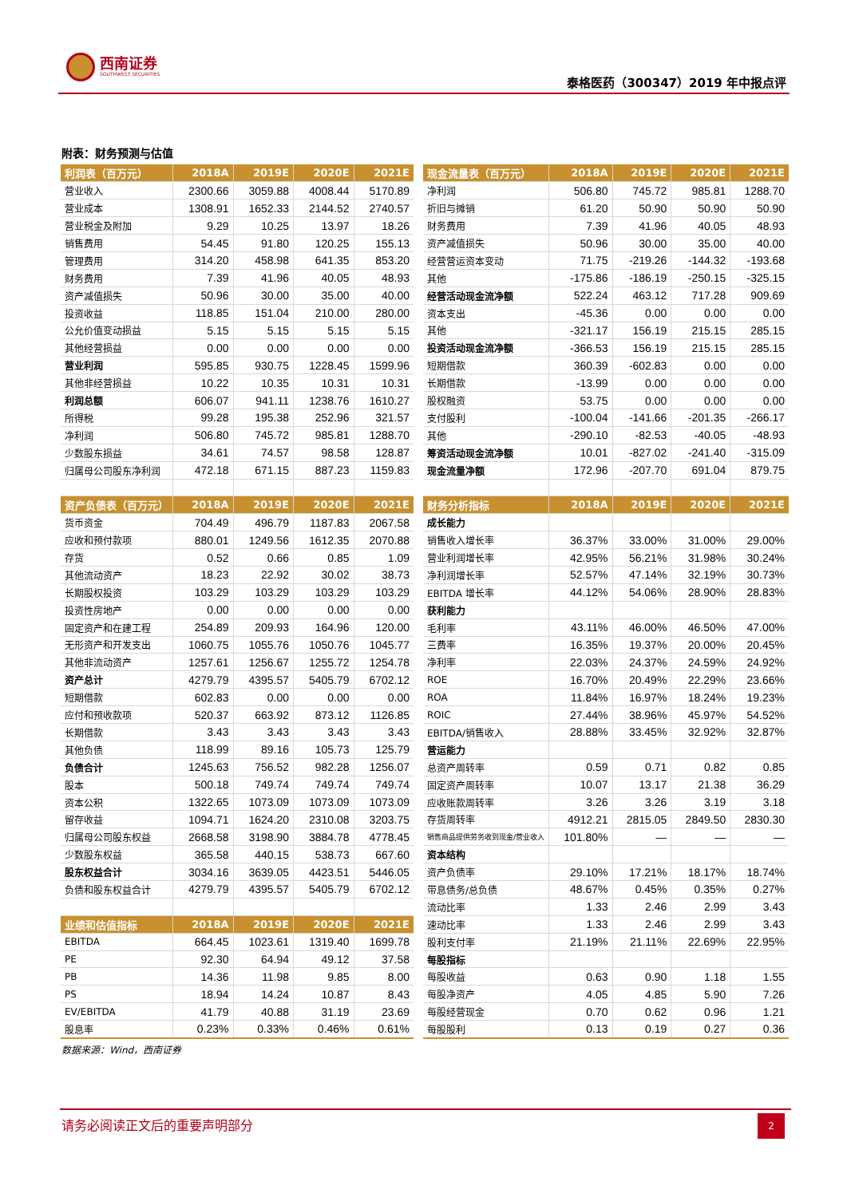西南证券
SOUTHWEST SECURITIES
泰格医药（300347）2019 年中报点评
附表：财务预测与估值
| 利润表（百万元） | 2018A | 2019E | 2020E | 2021E |
| --- | --- | --- | --- | --- |
| 营业收入 | 2300.66 | 3059.88 | 4008.44 | 5170.89 |
| 营业成本 | 1308.91 | 1652.33 | 2144.52 | 2740.57 |
| 营业税金及附加 | 9.29 | 10.25 | 13.97 | 18.26 |
| 销售费用 | 54.45 | 91.80 | 120.25 | 155.13 |
| 管理费用 | 314.20 | 458.98 | 641.35 | 853.20 |
| 财务费用 | 7.39 | 41.96 | 40.05 | 48.93 |
| 资产减值损失 | 50.96 | 30.00 | 35.00 | 40.00 |
| 投资收益 | 118.85 | 151.04 | 210.00 | 280.00 |
| 公允价值变动损益 | 5.15 | 5.15 | 5.15 | 5.15 |
| 其他经营损益 | 0.00 | 0.00 | 0.00 | 0.00 |
| 营业利润 | 595.85 | 930.75 | 1228.45 | 1599.96 |
| 其他非经营损益 | 10.22 | 10.35 | 10.31 | 10.31 |
| 利润总额 | 606.07 | 941.11 | 1238.76 | 1610.27 |
| 所得税 | 99.28 | 195.38 | 252.96 | 321.57 |
| 净利润 | 506.80 | 745.72 | 985.81 | 1288.70 |
| 少数股东损益 | 34.61 | 74.57 | 98.58 | 128.87 |
| 归属母公司股东净利润 | 472.18 | 671.15 | 887.23 | 1159.83 |
| 资产负债表（百万元） | 2018A | 2019E | 2020E | 2021E |
| 货币资金 | 704.49 | 496.79 | 1187.83 | 2067.58 |
| 应收和预付款项 | 880.01 | 1249.56 | 1612.35 | 2070.88 |
| 存货 | 0.52 | 0.66 | 0.85 | 1.09 |
| 其他流动资产 | 18.23 | 22.92 | 30.02 | 38.73 |
| 长期股权投资 | 103.29 | 103.29 | 103.29 | 103.29 |
| 投资性房地产 | 0.00 | 0.00 | 0.00 | 0.00 |
| 固定资产和在建工程 | 254.89 | 209.93 | 164.96 | 120.00 |
| 无形资产和开发支出 | 1060.75 | 1055.76 | 1050.76 | 1045.77 |
| 其他非流动资产 | 1257.61 | 1256.67 | 1255.72 | 1254.78 |
| 资产总计 | 4279.79 | 4395.57 | 5405.79 | 6702.12 |
| 短期借款 | 602.83 | 0.00 | 0.00 | 0.00 |
| 应付和预收款项 | 520.37 | 663.92 | 873.12 | 1126.85 |
| 长期借款 | 3.43 | 3.43 | 3.43 | 3.43 |
| 其他负债 | 118.99 | 89.16 | 105.73 | 125.79 |
| 负债合计 | 1245.63 | 756.52 | 982.28 | 1256.07 |
| 股本 | 500.18 | 749.74 | 749.74 | 749.74 |
| 资本公积 | 1322.65 | 1073.09 | 1073.09 | 1073.09 |
| 留存收益 | 1094.71 | 1624.20 | 2310.08 | 3203.75 |
| 归属母公司股东权益 | 2668.58 | 3198.90 | 3884.78 | 4778.45 |
| 少数股东权益 | 365.58 | 440.15 | 538.73 | 667.60 |
| 股东权益合计 | 3034.16 | 3639.05 | 4423.51 | 5446.05 |
| 负债和股东权益合计 | 4279.79 | 4395.57 | 5405.79 | 6702.12 |
| 业绩和估值指标 | 2018A | 2019E | 2020E | 2021E |
| EBITDA | 664.45 | 1023.61 | 1319.40 | 1699.78 |
| PE | 92.30 | 64.94 | 49.12 | 37.58 |
| PB | 14.36 | 11.98 | 9.85 | 8.00 |
| PS | 18.94 | 14.24 | 10.87 | 8.43 |
| EV/EBITDA | 41.79 | 40.88 | 31.19 | 23.69 |
| 股息率 | 0.23% | 0.33% | 0.46% | 0.61% |
| 现金流量表（百万元） | 2018A | 2019E | 2020E | 2021E |
| --- | --- | --- | --- | --- |
| 净利润 | 506.80 | 745.72 | 985.81 | 1288.70 |
| 折旧与摊销 | 61.20 | 50.90 | 50.90 | 50.90 |
| 财务费用 | 7.39 | 41.96 | 40.05 | 48.93 |
| 资产减值损失 | 50.96 | 30.00 | 35.00 | 40.00 |
| 经营营运资本变动 | 71.75 | -219.26 | -144.32 | -193.68 |
| 其他 | -175.86 | -186.19 | -250.15 | -325.15 |
| 经营活动现金流净额 | 522.24 | 463.12 | 717.28 | 909.69 |
| 资本支出 | -45.36 | 0.00 | 0.00 | 0.00 |
| 其他 | -321.17 | 156.19 | 215.15 | 285.15 |
| 投资活动现金流净额 | -366.53 | 156.19 | 215.15 | 285.15 |
| 短期借款 | 360.39 | -602.83 | 0.00 | 0.00 |
| 长期借款 | -13.99 | 0.00 | 0.00 | 0.00 |
| 股权融资 | 53.75 | 0.00 | 0.00 | 0.00 |
| 支付股利 | -100.04 | -141.66 | -201.35 | -266.17 |
| 其他 | -290.10 | -82.53 | -40.05 | -48.93 |
| 筹资活动现金流净额 | 10.01 | -827.02 | -241.40 | -315.09 |
| 现金流量净额 | 172.96 | -207.70 | 691.04 | 879.75 |
| 财务分析指标 | 2018A | 2019E | 2020E | 2021E |
| 成长能力 | | | | |
| 销售收入增长率 | 36.37% | 33.00% | 31.00% | 29.00% |
| 营业利润增长率 | 42.95% | 56.21% | 31.98% | 30.24% |
| 净利润增长率 | 52.57% | 47.14% | 32.19% | 30.73% |
| EBITDA 增长率 | 44.12% | 54.06% | 28.90% | 28.83% |
| 获利能力 | | | | |
| 毛利率 | 43.11% | 46.00% | 46.50% | 47.00% |
| 三费率 | 16.35% | 19.37% | 20.00% | 20.45% |
| 净利率 | 22.03% | 24.37% | 24.59% | 24.92% |
| ROE | 16.70% | 20.49% | 22.29% | 23.66% |
| ROA | 11.84% | 16.97% | 18.24% | 19.23% |
| ROIC | 27.44% | 38.96% | 45.97% | 54.52% |
| EBITDA/销售收入 | 28.88% | 33.45% | 32.92% | 32.87% |
| 营运能力 | | | | |
| 总资产周转率 | 0.59 | 0.71 | 0.82 | 0.85 |
| 固定资产周转率 | 10.07 | 13.17 | 21.38 | 36.29 |
| 应收账款周转率 | 3.26 | 3.26 | 3.19 | 3.18 |
| 存货周转率 | 4912.21 | 2815.05 | 2849.50 | 2830.30 |
| 销售商品提供劳务收到现金/营业收入 | 101.80% | — | — | — |
| 资本结构 | | | | |
| 资产负债率 | 29.10% | 17.21% | 18.17% | 18.74% |
| 带息债务/总负债 | 48.67% | 0.45% | 0.35% | 0.27% |
| 流动比率 | 1.33 | 2.46 | 2.99 | 3.43 |
| 速动比率 | 1.33 | 2.46 | 2.99 | 3.43 |
| 股利支付率 | 21.19% | 21.11% | 22.69% | 22.95% |
| 每股指标 | | | | |
| 每股收益 | 0.63 | 0.90 | 1.18 | 1.55 |
| 每股净资产 | 4.05 | 4.85 | 5.90 | 7.26 |
| 每股经营现金 | 0.70 | 0.62 | 0.96 | 1.21 |
| 每股股利 | 0.13 | 0.19 | 0.27 | 0.36 |
数据来源：Wind，西南证券
请务必阅读正文后的重要声明部分 2